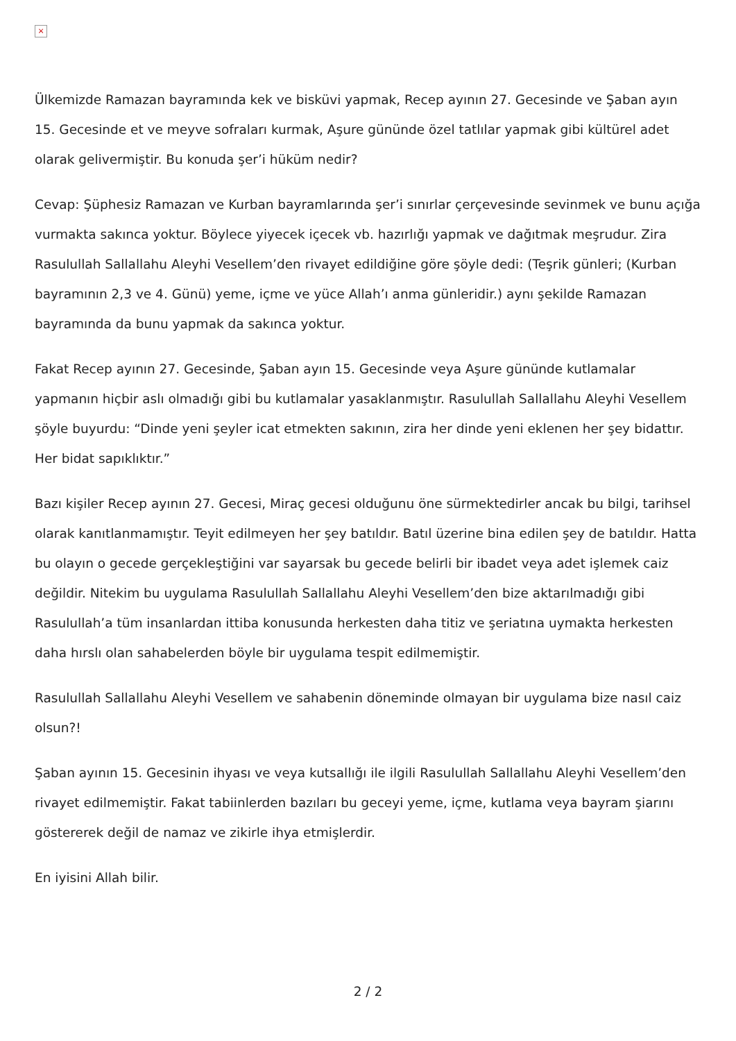×
Ülkemizde Ramazan bayramında kek ve bisküvi yapmak, Recep ayının 27. Gecesinde ve Şaban ayın 15. Gecesinde et ve meyve sofraları kurmak, Aşure gününde özel tatlılar yapmak gibi kültürel adet olarak gelivermiştir. Bu konuda şer’i hüküm nedir?
Cevap: Şüphesiz Ramazan ve Kurban bayramlarında şer’i sınırlar çerçevesinde sevinmek ve bunu açığa vurmakta sakınca yoktur. Böylece yiyecek içecek vb. hazırlığı yapmak ve dağıtmak meşrudur. Zira Rasulullah Sallallahu Aleyhi Vesellem’den rivayet edildiğine göre şöyle dedi: (Teşrik günleri; (Kurban bayramının 2,3 ve 4. Günü) yeme, içme ve yüce Allah’ı anma günleridir.) aynı şekilde Ramazan bayramında da bunu yapmak da sakınca yoktur.
Fakat Recep ayının 27. Gecesinde, Şaban ayın 15. Gecesinde veya Aşure gününde kutlamalar yapmanın hiçbir aslı olmadığı gibi bu kutlamalar yasaklanmıştır. Rasulullah Sallallahu Aleyhi Vesellem şöyle buyurdu: “Dinde yeni şeyler icat etmekten sakının, zira her dinde yeni eklenen her şey bidattır. Her bidat sapıklıktır.”
Bazı kişiler Recep ayının 27. Gecesi, Miraç gecesi olduğunu öne sürmektedirler ancak bu bilgi, tarihsel olarak kanıtlanmamıştır. Teyit edilmeyen her şey batıldır. Batıl üzerine bina edilen şey de batıldır. Hatta bu olayın o gecede gerçekleştiğini var sayarsak bu gecede belirli bir ibadet veya adet işlemek caiz değildir. Nitekim bu uygulama Rasulullah Sallallahu Aleyhi Vesellem’den bize aktarılmadığı gibi Rasulullah’a tüm insanlardan ittiba konusunda herkesten daha titiz ve şeriatına uymakta herkesten daha hırslı olan sahabelerden böyle bir uygulama tespit edilmemiştir.
Rasulullah Sallallahu Aleyhi Vesellem ve sahabenin döneminde olmayan bir uygulama bize nasıl caiz olsun?!
Şaban ayının 15. Gecesinin ihyası ve veya kutsallığı ile ilgili Rasulullah Sallallahu Aleyhi Vesellem’den rivayet edilmemiştir. Fakat tabiinlerden bazıları bu geceyi yeme, içme, kutlama veya bayram şiarını göstererek değil de namaz ve zikirle ihya etmişlerdir.
En iyisini Allah bilir.
2 / 2